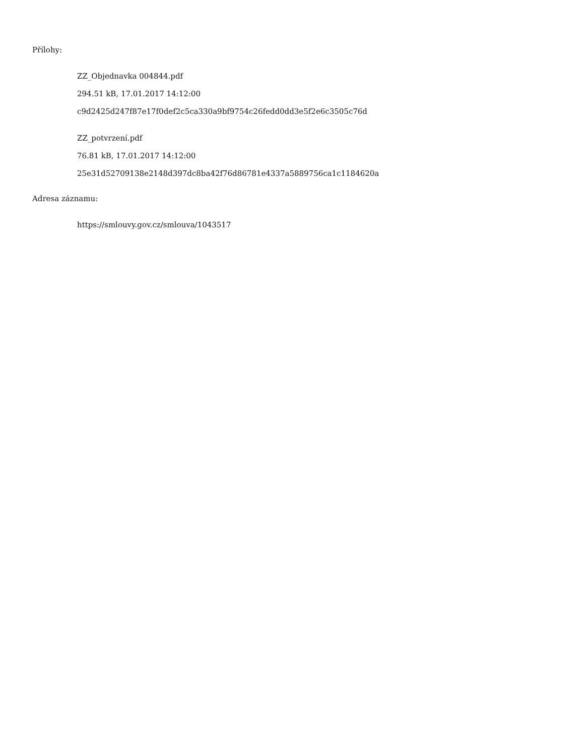Přílohy:
ZZ_Objednavka 004844.pdf
294.51 kB, 17.01.2017 14:12:00
c9d2425d247f87e17f0def2c5ca330a9bf9754c26fedd0dd3e5f2e6c3505c76d
ZZ_potvrzení.pdf
76.81 kB, 17.01.2017 14:12:00
25e31d52709138e2148d397dc8ba42f76d86781e4337a5889756ca1c1184620a
Adresa záznamu:
https://smlouvy.gov.cz/smlouva/1043517